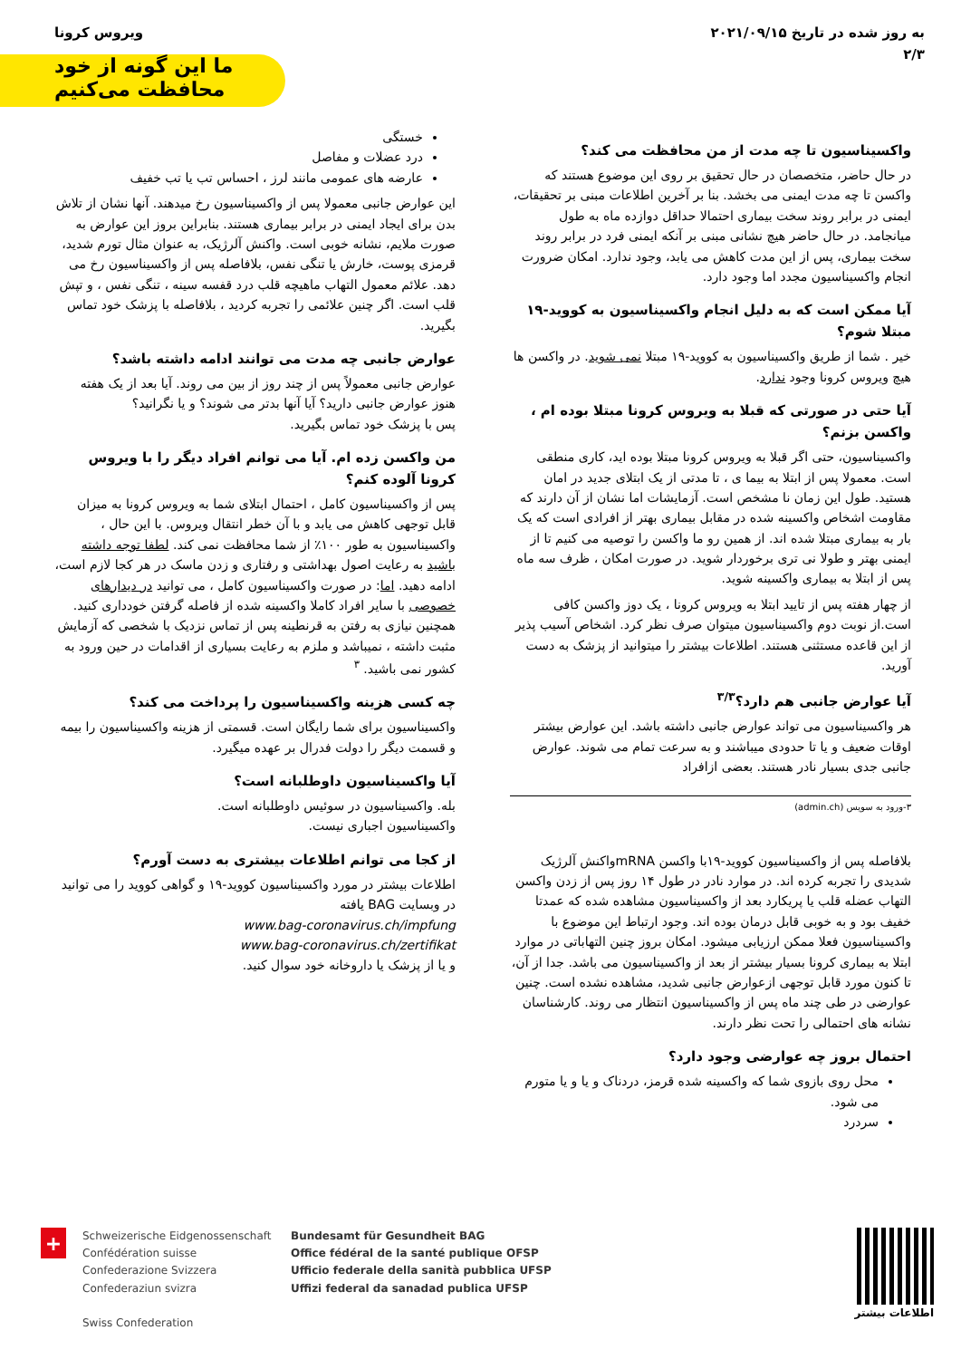به روز شده در تاریخ ۲۰۲۱/۰۹/۱۵
۲/۳
ویروس کرونا
ما این گونه از خود
محافظت می‌کنیم
واکسیناسیون تا چه مدت از من محافظت می کند؟
در حال حاضر، متخصصان در حال تحقیق بر روی این موضوع هستند که واکسن تا چه مدت ایمنی می بخشد. بنا بر آخرین اطلاعات مبنی بر تحقیقات، ایمنی در برابر روند سخت بیماری احتمالا حداقل دوازده ماه به طول میانجامد. در حال حاضر هیچ نشانی مبنی بر آنکه ایمنی فرد در برابر روند سخت بیماری، پس از این مدت کاهش می یابد، وجود ندارد. امکان ضرورت انجام واکسیناسیون مجدد اما وجود دارد.
آیا ممکن است که به دلیل انجام واکسیناسیون به کووید-۱۹ مبتلا شوم؟
خیر . شما از طریق واکسیناسیون به کووید-۱۹ مبتلا نمی شوید. در واکسن ها هیچ ویروس کرونا وجود ندارد.
آیا حتی در صورتی که قبلا به ویروس کرونا مبتلا بوده ام ، واکسن بزنم؟
واکسیناسیون، حتی اگر قبلا به ویروس کرونا مبتلا بوده اید، کاری منطقی است. معمولا پس از ابتلا به بیما ی ، تا مدتی از یک ابتلای جدید در امان هستید. طول این زمان نا مشخص است. آزمایشات اما نشان از آن دارند که مقاومت اشخاص واکسینه شده در مقابل بیماری بهتر از افرادی است که یک بار به بیماری مبتلا شده اند. از همین رو ما واکسن را توصیه می کنیم تا از ایمنی بهتر و طولا نی تری برخوردار شوید. در صورت امکان ، ظرف سه ماه پس از ابتلا به بیماری واکسینه شوید.
از چهار هفته پس از تایید ابتلا به ویروس کرونا ، یک دوز واکسن کافی است.از نوبت دوم واکسیناسیون میتوان صرف نظر کرد. اشخاص آسیب پذیر از این قاعده مستثنی هستند. اطلاعات بیشتر را میتوانید از پزشک به دست آورید.
آیا عوارض جانبی هم دارد؟<sup>۳/۳</sup>
هر واکسیناسیون می تواند عوارض جانبی داشته باشد. این عوارض بیشتر اوقات ضعیف و یا تا حدودی میباشند و به سرعت تمام می شوند. عوارض جانبی جدی بسیار نادر هستند. بعضی ازافراد
۳-ورود به سویس (admin.ch)
بلافاصله پس از واکسیناسیون کووید-۱۹با واکسن mRNAواکنش آلرژیک شدیدی را تجربه کرده اند. در موارد نادر در طول ۱۴ روز پس از زدن واکسن التهاب عضله قلب یا پریکارد بعد از واکسیناسیون مشاهده شده که عمدتا خفیف بود و به خوبی قابل درمان بوده اند. وجود ارتباط این موضوع با واکسیناسیون فعلا ممکن ارزیابی میشود. امکان بروز چنین التهاباتی در موارد ابتلا به بیماری کرونا بسیار بیشتر از بعد از واکسیناسیون می باشد. جدا از آن، تا کنون مورد قابل توجهی ازعوارض جانبی شدید، مشاهده نشده است. چنین عوارضی در طی چند ماه پس از واکسیناسیون انتظار می روند. کارشناسان نشانه های احتمالی را تحت نظر دارند.
احتمال بروز چه عوارضی وجود دارد؟
محل روی بازوی شما که واکسینه شده قرمز، دردناک و یا و یا متورم می شود.
سردرد
خستگی
درد عضلات و مفاصل
عارضه های عمومی مانند لرز ، احساس تب یا تب خفیف
این عوارض جانبی معمولا پس از واکسیناسیون رخ میدهند. آنها نشان از تلاش بدن برای ایجاد ایمنی در برابر بیماری هستند. بنابراین بروز این عوارض به صورت ملایم، نشانه خوبی است. واکنش آلرژیک، به عنوان مثال تورم شدید، قرمزی پوست، خارش یا تنگی نفس، بلافاصله پس از واکسیناسیون رخ می دهد. علائم معمول التهاب ماهیچه قلب درد قفسه سینه ، تنگی نفس ، و تپش قلب است. اگر چنین علائمی را تجربه کردید ، بلافاصله با پزشک خود تماس بگیرید.
عوارض جانبی چه مدت می توانند ادامه داشته باشد؟
عوارض جانبی معمولاً پس از چند روز از بین می روند. آیا بعد از یک هفته هنوز عوارض جانبی دارید؟ آیا آنها بدتر می شوند؟ و یا نگرانید؟
پس با پزشک خود تماس بگیرید.
من واکسن زده ام. آیا می توانم افراد دیگر را با ویروس کرونا آلوده کنم؟
پس از واکسیناسیون کامل ، احتمال ابتلای شما به ویروس کرونا به میزان قابل توجهی کاهش می یابد و با آن خطر انتقال ویروس. با این حال ، واکسیناسیون به طور ۱۰۰٪ از شما محافظت نمی کند. لطفا توجه داشته باشید به رعایت اصول بهداشتی و رفتاری و زدن ماسک در هر کجا لازم است، ادامه دهید. اما: در صورت واکسیناسیون کامل ، می توانید در دیدارهای خصوصی با سایر افراد کاملا واکسینه شده از فاصله گرفتن خودداری کنید. همچنین نیازی به رفتن به قرنطینه پس از تماس نزدیک با شخصی که آزمایش مثبت داشته ، نمیباشد و ملزم به رعایت بسیاری از اقدامات در حین ورود به کشور نمی باشید. <sup>۳</sup>
چه کسی هزینه واکسیناسیون را پرداخت می کند؟
واکسیناسیون برای شما رایگان است. قسمتی از هزینه واکسیناسیون را بیمه و قسمت دیگر را دولت فدرال بر عهده میگیرد.
آیا واکسیناسیون داوطلبانه است؟
بله. واکسیناسیون در سوئیس داوطلبانه است.
واکسیناسیون اجباری نیست.
از کجا می توانم اطلاعات بیشتری به دست آورم؟
اطلاعات بیشتر در مورد واکسیناسیون کووید-۱۹ و گواهی کووید را می توانید در وبسایت BAG یافته
www.bag-coronavirus.ch/impfung
www.bag-coronavirus.ch/zertifikat
و یا از پزشک یا داروخانه خود سوال کنید.
+
Schweizerische Eidgenossenschaft
Confédération suisse
Confederazione Svizzera
Confederaziun svizra
Swiss Confederation
Bundesamt für Gesundheit BAG
Office fédéral de la santé publique OFSP
Ufficio federale della sanità pubblica UFSP
Uffizi federal da sanadad publica UFSP
اطلاعات بیشتر